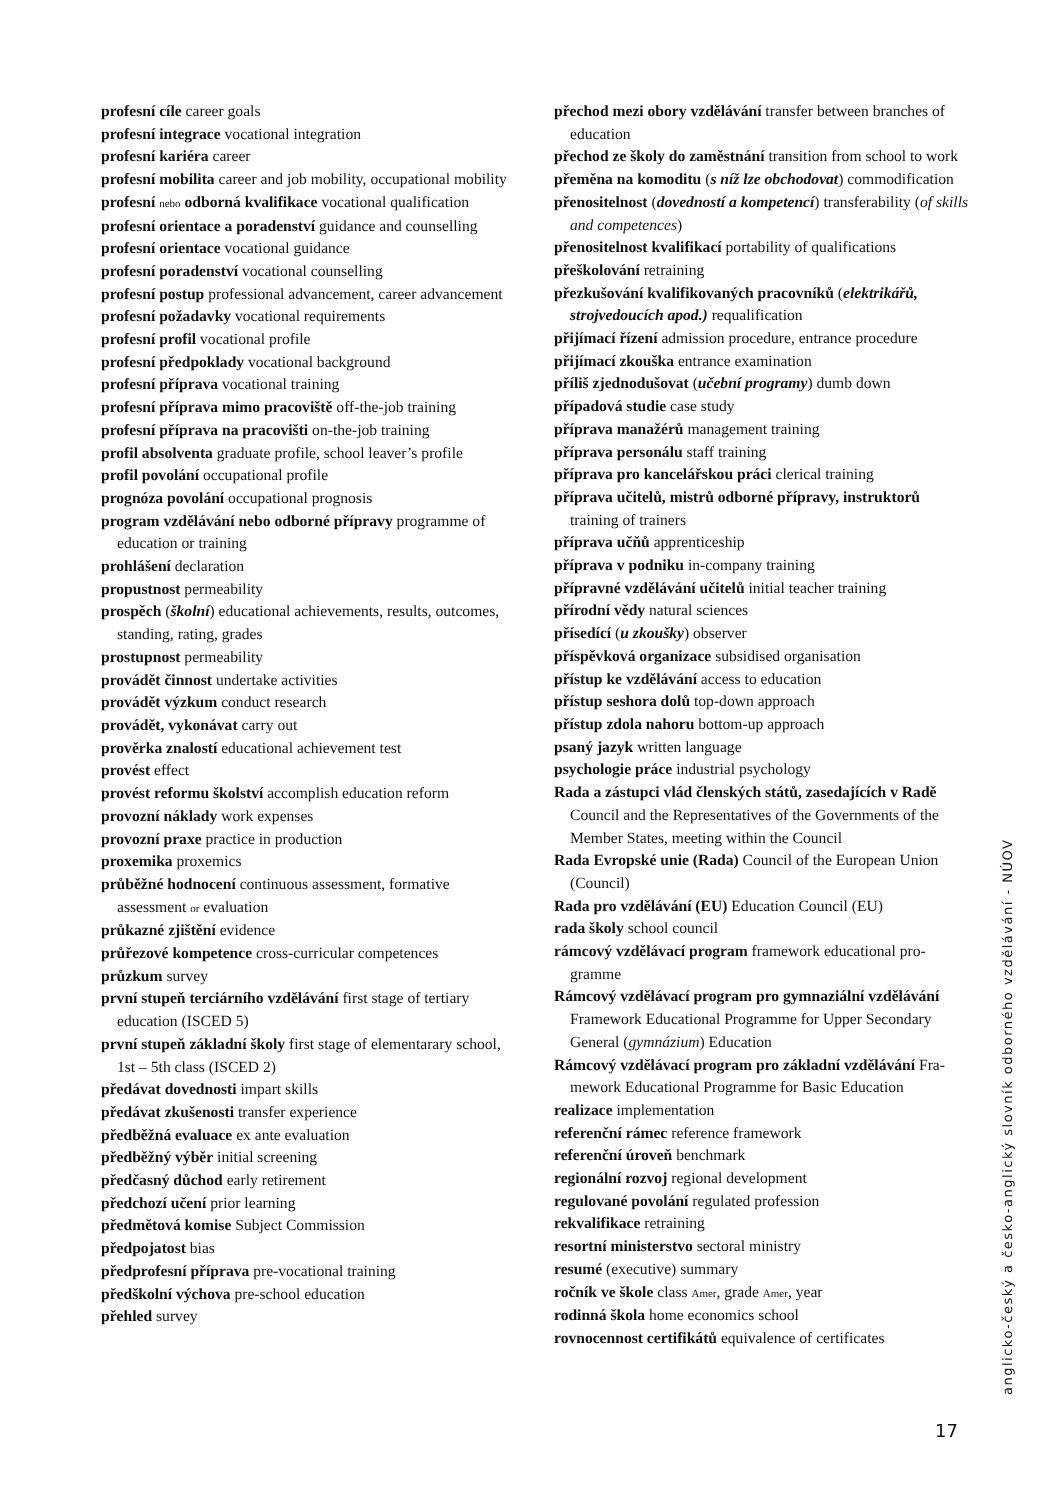profesní cíle career goals
profesní integrace vocational integration
profesní kariéra career
profesní mobilita career and job mobility, occupational mobility
profesní nebo odborná kvalifikace vocational qualification
profesní orientace a poradenství guidance and counselling
profesní orientace vocational guidance
profesní poradenství vocational counselling
profesní postup professional advancement, career advance­ment
profesní požadavky vocational requirements
profesní profil vocational profile
profesní předpoklady vocational background
profesní příprava vocational training
profesní příprava mimo pracoviště off-the-job training
profesní příprava na pracovišti on-the-job training
profil absolventa graduate profile, school leaver’s profile
profil povolání occupational profile
prognóza povolání occupational prognosis
program vzdělávání nebo odborné přípravy programme of education or training
prohlášení declaration
propustnost permeability
prospěch (školní) educational achievements, results, out­comes, standing, rating, grades
prostupnost permeability
provádět činnost undertake activities
provádět výzkum conduct research
provádět, vykonávat carry out
prověrka znalostí educational achievement test
provést effect
provést reformu školství accomplish education reform
provozní náklady work expenses
provozní praxe practice in production
proxemika proxemics
průběžné hodnocení continuous assessment, formative assessment or evaluation
průkazné zjištění evidence
průřezové kompetence cross-curricular competences
průzkum survey
první stupeň terciárního vzdělávání first stage of tertiary education (ISCED 5)
první stupeň základní školy first stage of elementarary school, 1st – 5th class (ISCED 2)
předávat dovednosti impart skills
předávat zkušenosti transfer experience
předběžná evaluace ex ante evaluation
předběžný výběr initial screening
předčasný důchod early retirement
předchozí učení prior learning
předmětová komise Subject Commission
předpojatost bias
předprofesní příprava pre-vocational training
předškolní výchova pre-school education
přehled survey
přechod mezi obory vzdělávání transfer between branches of education
přechod ze školy do zaměstnání transition from school to work
přeměna na komoditu (s níž lze obchodovat) commodifica­tion
přenositelnost (dovedností a kompetencí) transferability (of skills and competences)
přenositelnost kvalifikací portability of qualifications
přeškolování retraining
přezkušování kvalifikovaných pracovníků (elektrikářů, strojvedoucích apod.) requalification
přijímací řízení admission procedure, entrance procedure
přijímací zkouška entrance examination
příliš zjednodušovat (učební programy) dumb down
případová studie case study
příprava manažérů management training
příprava personálu staff training
příprava pro kancelářskou práci clerical training
příprava učitelů, mistrů odborné přípravy, instruktorů training of trainers
příprava učňů apprenticeship
příprava v podniku in-company training
přípravné vzdělávání učitelů initial teacher training
přírodní vědy natural sciences
přísedící (u zkoušky) observer
příspěvková organizace subsidised organisation
přístup ke vzdělávání access to education
přístup seshora dolů top-down approach
přístup zdola nahoru bottom-up approach
psaný jazyk written language
psychologie práce industrial psychology
Rada a zástupci vlád členských států, zasedajících v Radě Council and the Representatives of the Governments of the Member States, meeting within the Council
Rada Evropské unie (Rada) Council of the European Union (Council)
Rada pro vzdělávání (EU) Education Council (EU)
rada školy school council
rámcový vzdělávací program framework educational pro­gramme
Rámcový vzdělávací program pro gymnaziální vzdělávání Framework Educational Programme for Upper Secondary General (gymnázium) Education
Rámcový vzdělávací program pro základní vzdělávání Fra­mework Educational Programme for Basic Education
realizace implementation
referenční rámec reference framework
referenční úroveň benchmark
regionální rozvoj regional development
regulované povolání regulated profession
rekvalifikace retraining
resortní ministerstvo sectoral ministry
resumé (executive) summary
ročník ve škole class Amer, grade Amer, year
rodinná škola home economics school
rovnocennost certifikátů equivalence of certificates
anglicko-český a česko-anglický slovník odborného vzdělávání - NÚOV
17